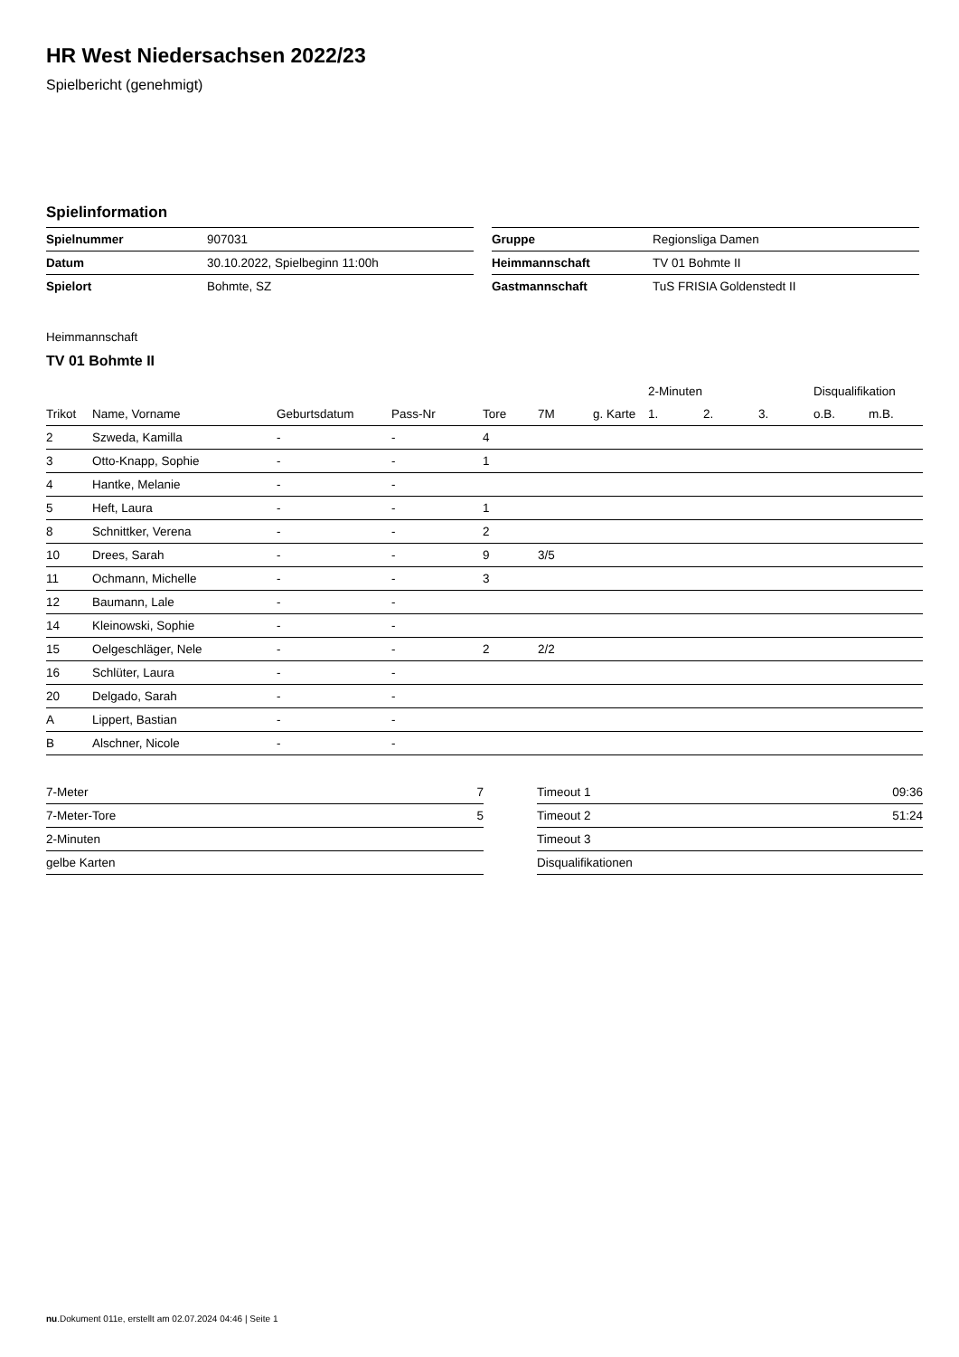HR West Niedersachsen 2022/23
Spielbericht (genehmigt)
Spielinformation
| Spielnummer | 907031 |
| Datum | 30.10.2022, Spielbeginn 11:00h |
| Spielort | Bohmte, SZ |
| Gruppe | Regionsliga Damen |
| Heimmannschaft | TV 01 Bohmte II |
| Gastmannschaft | TuS FRISIA Goldenstedt II |
Heimmannschaft
TV 01 Bohmte II
| | | | | | | | 2-Minuten | | | Disqualifikation | |
| --- | --- | --- | --- | --- | --- | --- | --- | --- | --- | --- | --- |
| Trikot | Name, Vorname | Geburtsdatum | Pass-Nr | Tore | 7M | g. Karte | 1. | 2. | 3. | o.B. | m.B. |
| 2 | Szweda, Kamilla | - | - | 4 | | | | | | | |
| 3 | Otto-Knapp, Sophie | - | - | 1 | | | | | | | |
| 4 | Hantke, Melanie | - | - | | | | | | | | |
| 5 | Heft, Laura | - | - | 1 | | | | | | | |
| 8 | Schnittker, Verena | - | - | 2 | | | | | | | |
| 10 | Drees, Sarah | - | - | 9 | 3/5 | | | | | | |
| 11 | Ochmann, Michelle | - | - | 3 | | | | | | | |
| 12 | Baumann, Lale | - | - | | | | | | | | |
| 14 | Kleinowski, Sophie | - | - | | | | | | | | |
| 15 | Oelgeschläger, Nele | - | - | 2 | 2/2 | | | | | | |
| 16 | Schlüter, Laura | - | - | | | | | | | | |
| 20 | Delgado, Sarah | - | - | | | | | | | | |
| A | Lippert, Bastian | - | - | | | | | | | | |
| B | Alschner, Nicole | - | - | | | | | | | | |
| 7-Meter | 7 |
| 7-Meter-Tore | 5 |
| 2-Minuten | |
| gelbe Karten | |
| Timeout 1 | 09:36 |
| Timeout 2 | 51:24 |
| Timeout 3 | |
| Disqualifikationen | |
nu.Dokument 011e, erstellt am 02.07.2024 04:46 | Seite 1